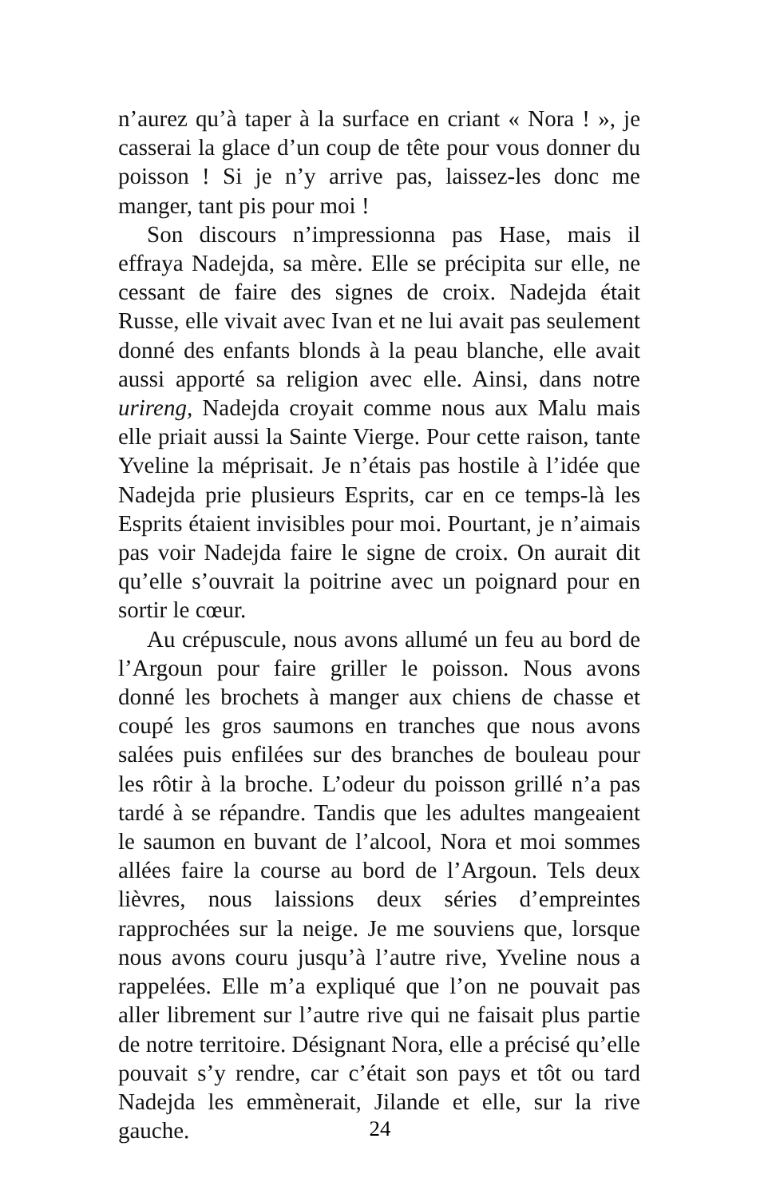n’aurez qu’à taper à la surface en criant « Nora ! », je casserai la glace d’un coup de tête pour vous donner du poisson ! Si je n’y arrive pas, laissez-les donc me manger, tant pis pour moi !
Son discours n’impressionna pas Hase, mais il effraya Nadejda, sa mère. Elle se précipita sur elle, ne cessant de faire des signes de croix. Nadejda était Russe, elle vivait avec Ivan et ne lui avait pas seulement donné des enfants blonds à la peau blanche, elle avait aussi apporté sa religion avec elle. Ainsi, dans notre urireng, Nadejda croyait comme nous aux Malu mais elle priait aussi la Sainte Vierge. Pour cette raison, tante Yveline la méprisait. Je n’étais pas hostile à l’idée que Nadejda prie plusieurs Esprits, car en ce temps-là les Esprits étaient invisibles pour moi. Pourtant, je n’aimais pas voir Nadejda faire le signe de croix. On aurait dit qu’elle s’ouvrait la poitrine avec un poignard pour en sortir le cœur.
Au crépuscule, nous avons allumé un feu au bord de l’Argoun pour faire griller le poisson. Nous avons donné les brochets à manger aux chiens de chasse et coupé les gros saumons en tranches que nous avons salées puis enfilées sur des branches de bouleau pour les rôtir à la broche. L’odeur du poisson grillé n’a pas tardé à se répandre. Tandis que les adultes mangeaient le saumon en buvant de l’alcool, Nora et moi sommes allées faire la course au bord de l’Argoun. Tels deux lièvres, nous laissions deux séries d’empreintes rapprochées sur la neige. Je me souviens que, lorsque nous avons couru jusqu’à l’autre rive, Yveline nous a rappelées. Elle m’a expliqué que l’on ne pouvait pas aller librement sur l’autre rive qui ne faisait plus partie de notre territoire. Désignant Nora, elle a précisé qu’elle pouvait s’y rendre, car c’était son pays et tôt ou tard Nadejda les emmènerait, Jilande et elle, sur la rive gauche.
24